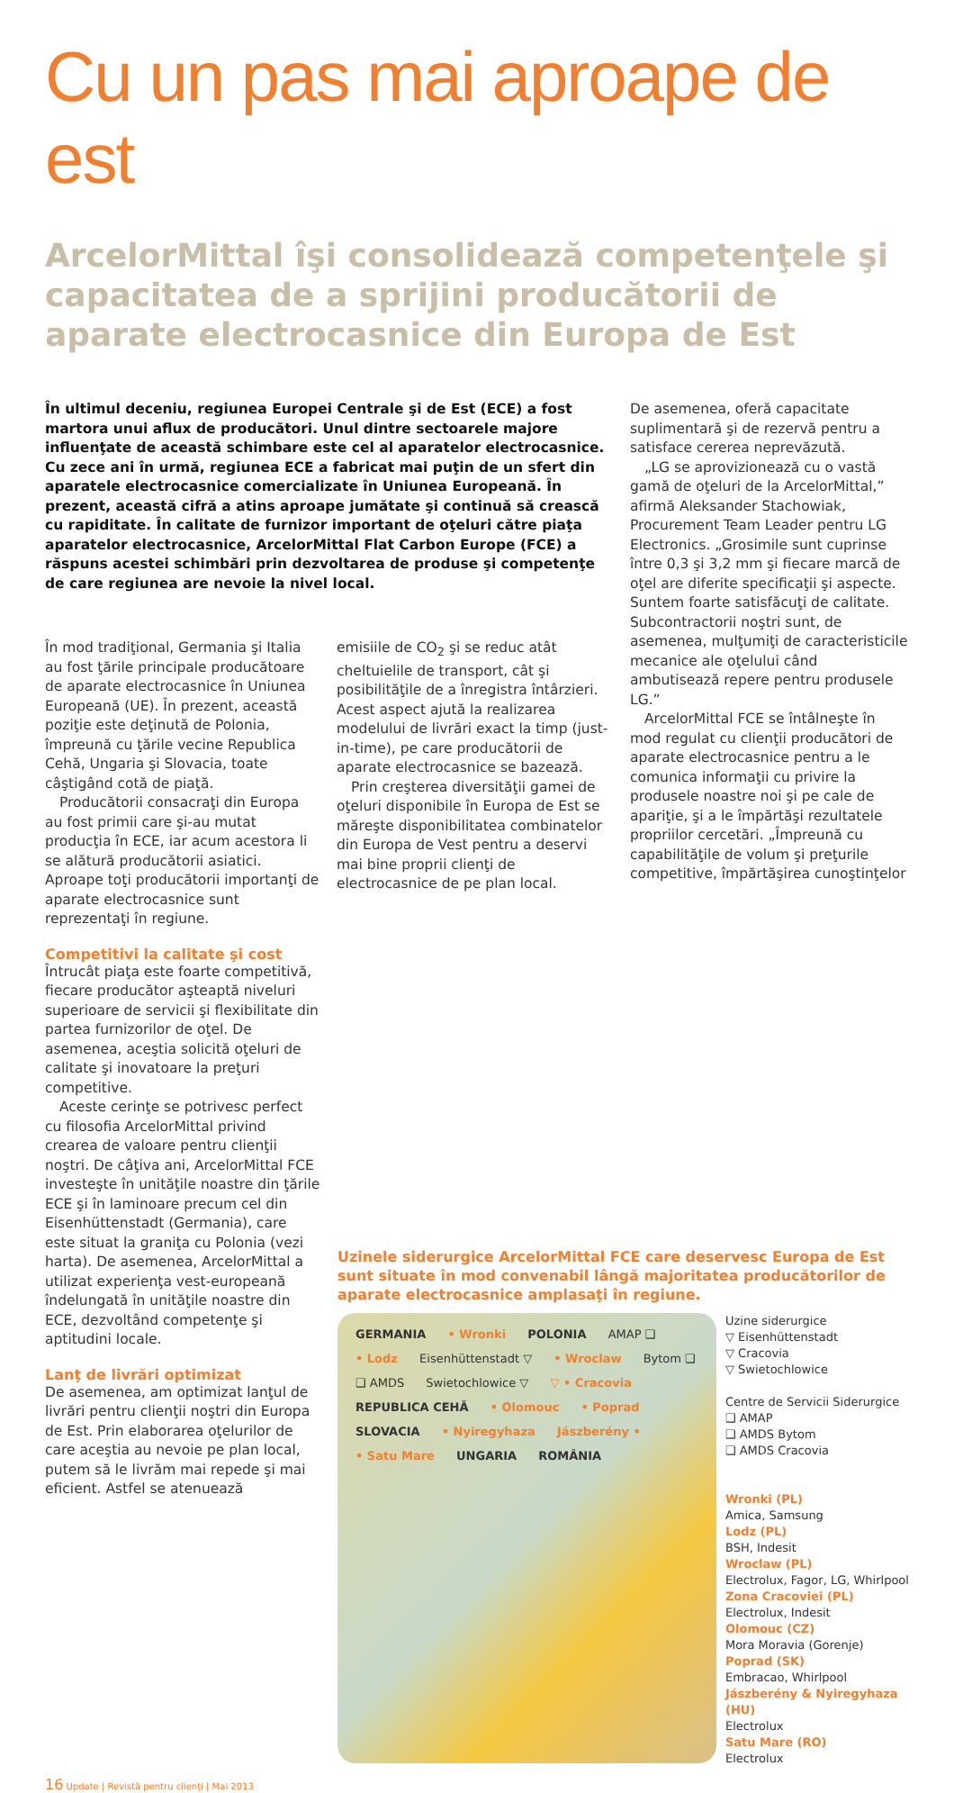Cu un pas mai aproape de est
ArcelorMittal îşi consolidează competenţele şi capacitatea de a sprijini producătorii de aparate electrocasnice din Europa de Est
În ultimul deceniu, regiunea Europei Centrale şi de Est (ECE) a fost martora unui aflux de producători. Unul dintre sectoarele majore influenţate de această schimbare este cel al aparatelor electrocasnice. Cu zece ani în urmă, regiunea ECE a fabricat mai puţin de un sfert din aparatele electrocasnice comercializate în Uniunea Europeană. În prezent, această cifră a atins aproape jumătate şi continuă să crească cu rapiditate. În calitate de furnizor important de oţeluri către piaţa aparatelor electrocasnice, ArcelorMittal Flat Carbon Europe (FCE) a răspuns acestei schimbări prin dezvoltarea de produse şi competenţe de care regiunea are nevoie la nivel local.
În mod tradiţional, Germania şi Italia au fost ţările principale producătoare de aparate electrocasnice în Uniunea Europeană (UE). În prezent, această poziţie este deţinută de Polonia, împreună cu ţările vecine Republica Cehă, Ungaria şi Slovacia, toate câştigând cotă de piaţă.
Producătorii consacraţi din Europa au fost primii care şi-au mutat producţia în ECE, iar acum acestora li se alătură producătorii asiatici. Aproape toţi producătorii importanţi de aparate electrocasnice sunt reprezentaţi în regiune.
Competitivi la calitate şi cost
Întrucât piaţa este foarte competitivă, fiecare producător aşteaptă niveluri superioare de servicii şi flexibilitate din partea furnizorilor de oţel. De asemenea, aceştia solicită oţeluri de calitate şi inovatoare la preţuri competitive.
Aceste cerinţe se potrivesc perfect cu filosofia ArcelorMittal privind crearea de valoare pentru clienţii noştri. De câţiva ani, ArcelorMittal FCE investeşte în unităţile noastre din ţările ECE şi în laminoare precum cel din Eisenhüttenstadt (Germania), care este situat la graniţa cu Polonia (vezi harta). De asemenea, ArcelorMittal a utilizat experienţa vest-europeană îndelungată în unităţile noastre din ECE, dezvoltând competenţe şi aptitudini locale.
Lanţ de livrări optimizat
De asemenea, am optimizat lanţul de livrări pentru clienţii noştri din Europa de Est. Prin elaborarea oţelurilor de care aceştia au nevoie pe plan local, putem să le livrăm mai repede şi mai eficient. Astfel se atenuează
emisiile de CO<sub>2</sub> şi se reduc atât cheltuielile de transport, cât şi posibilităţile de a înregistra întârzieri. Acest aspect ajută la realizarea modelului de livrări exact la timp (just-in-time), pe care producătorii de aparate electrocasnice se bazează.
Prin creşterea diversităţii gamei de oţeluri disponibile în Europa de Est se măreşte disponibilitatea combinatelor din Europa de Vest pentru a deservi mai bine proprii clienţi de electrocasnice de pe plan local.
De asemenea, oferă capacitate suplimentară şi de rezervă pentru a satisface cererea neprevăzută.
„LG se aprovizionează cu o vastă gamă de oţeluri de la ArcelorMittal,” afirmă Aleksander Stachowiak, Procurement Team Leader pentru LG Electronics. „Grosimile sunt cuprinse între 0,3 şi 3,2 mm şi fiecare marcă de oţel are diferite specificaţii şi aspecte. Suntem foarte satisfăcuţi de calitate. Subcontractorii noştri sunt, de asemenea, mulţumiţi de caracteristicile mecanice ale oţelului când ambutisează repere pentru produsele LG.”
ArcelorMittal FCE se întâlneşte în mod regulat cu clienţii producători de aparate electrocasnice pentru a le comunica informaţii cu privire la produsele noastre noi şi pe cale de apariţie, şi a le împărtăşi rezultatele propriilor cercetări. „Împreună cu capabilităţile de volum şi preţurile competitive, împărtăşirea cunoştinţelor
Uzinele siderurgice ArcelorMittal FCE care deservesc Europa de Est sunt situate în mod convenabil lângă majoritatea producătorilor de aparate electrocasnice amplasaţi în regiune.
GERMANIA • Wronki POLONIA AMAP ❑ • Lodz Eisenhüttenstadt ▽ • Wroclaw Bytom ❑ ❑ AMDS Swietochlowice ▽ ▽ • Cracovia REPUBLICA CEHĂ • Olomouc • Poprad SLOVACIA • Nyiregyhaza Jászberény • • Satu Mare UNGARIA ROMÂNIA
Uzine siderurgice
▽ Eisenhüttenstadt
▽ Cracovia
▽ Swietochlowice
Centre de Servicii Siderurgice
❑ AMAP
❑ AMDS Bytom
❑ AMDS Cracovia
Wronki (PL)
Amica, Samsung
Lodz (PL)
BSH, Indesit
Wroclaw (PL)
Electrolux, Fagor, LG, Whirlpool
Zona Cracoviei (PL)
Electrolux, Indesit
Olomouc (CZ)
Mora Moravia (Gorenje)
Poprad (SK)
Embracao, Whirlpool
Jászberény & Nyiregyhaza (HU)
Electrolux
Satu Mare (RO)
Electrolux
16 Update | Revistă pentru clienţi | Mai 2013